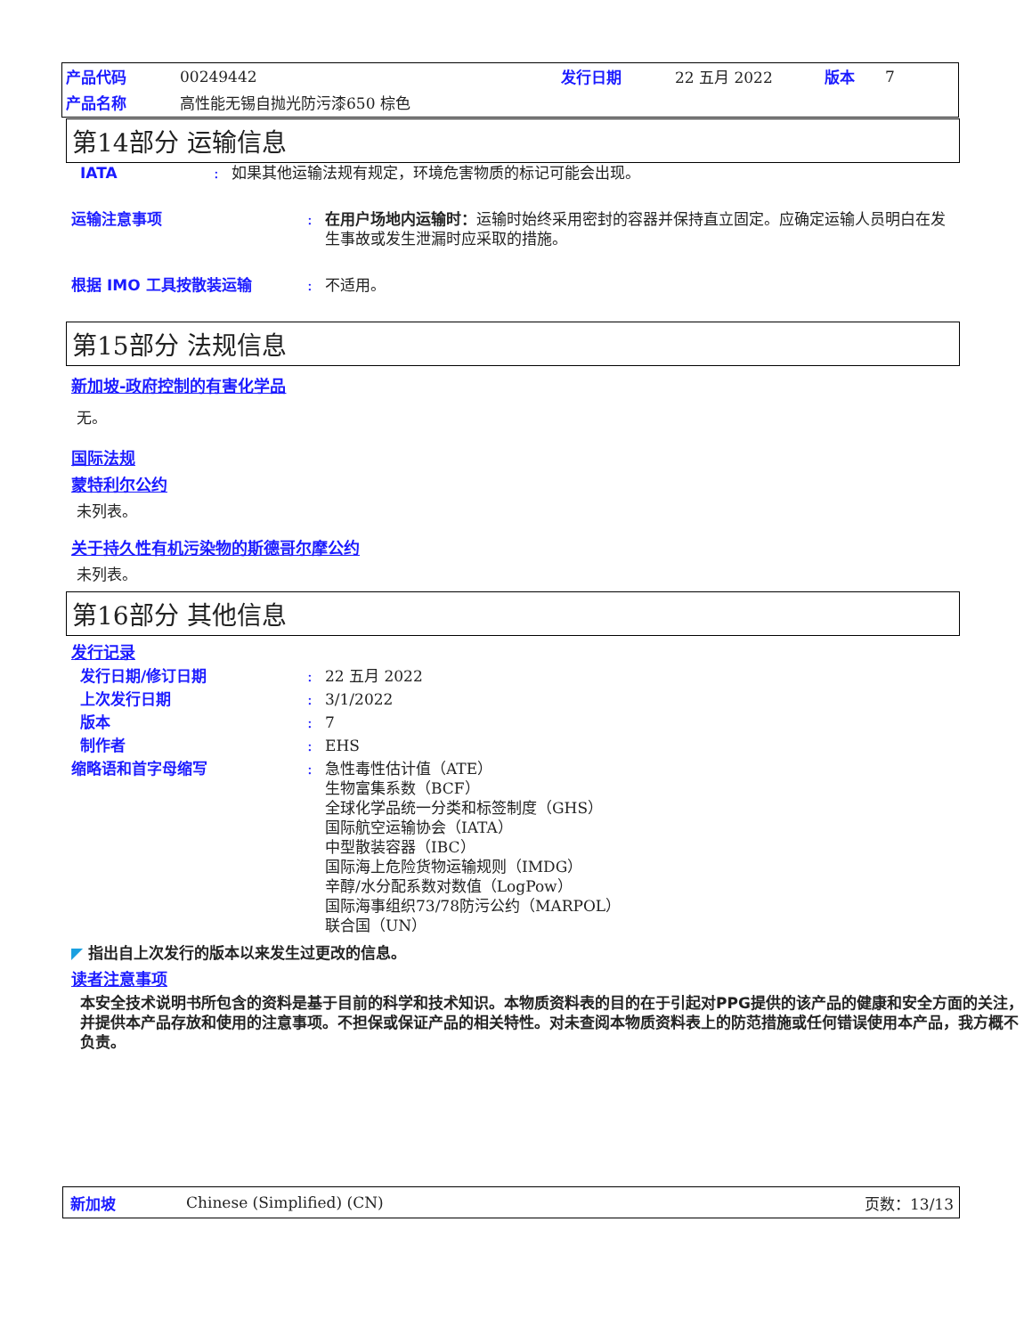| 产品代码 | 00249442 | 发行日期 | 22 五月 2022 | 版本 | 7 |
| 产品名称 | 高性能无锡自抛光防污漆650 棕色 | | | | |
第14部分 运输信息
IATA : 如果其他运输法规有规定，环境危害物质的标记可能会出现。
运输注意事项 : 在用户场地内运输时：运输时始终采用密封的容器并保持直立固定。应确定运输人员明白在发生事故或发生泄漏时应采取的措施。
根据 IMO 工具按散装运输 : 不适用。
第15部分 法规信息
新加坡-政府控制的有害化学品
无。
国际法规
蒙特利尔公约
未列表。
关于持久性有机污染物的斯德哥尔摩公约
未列表。
第16部分 其他信息
发行记录
发行日期/修订日期 : 22 五月 2022
上次发行日期 : 3/1/2022
版本 : 7
制作者 : EHS
缩略语和首字母缩写 : 急性毒性估计值（ATE）
生物富集系数（BCF）
全球化学品统一分类和标签制度（GHS）
国际航空运输协会（IATA）
中型散装容器（IBC）
国际海上危险货物运输规则（IMDG）
辛醇/水分配系数对数值（LogPow）
国际海事组织73/78防污公约（MARPOL）
联合国（UN）
◤ 指出自上次发行的版本以来发生过更改的信息。
读者注意事项
本安全技术说明书所包含的资料是基于目前的科学和技术知识。本物质资料表的目的在于引起对PPG提供的该产品的健康和安全方面的关注，并提供本产品存放和使用的注意事项。不担保或保证产品的相关特性。对未查阅本物质资料表上的防范措施或任何错误使用本产品，我方概不负责。
新加坡 Chinese (Simplified) (CN) 页数：13/13